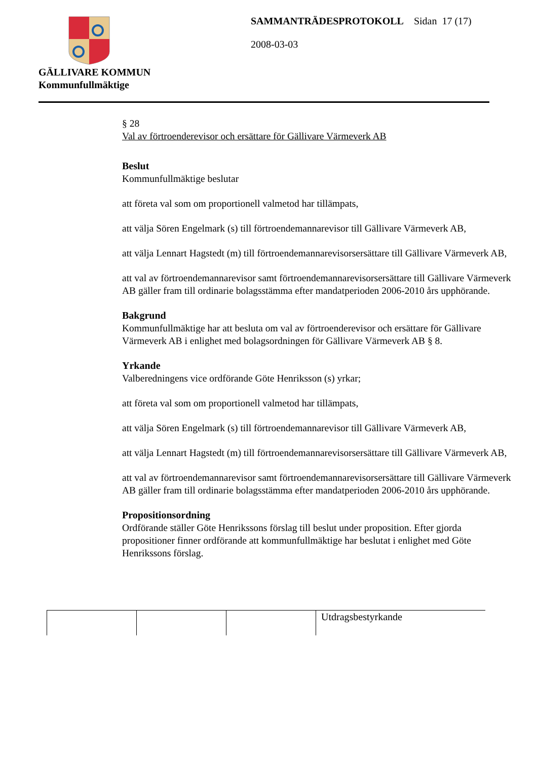GÄLLIVARE KOMMUN
Kommunfullmäktige
SAMMANTRÄDESPROTOKOLL Sidan 17 (17)
2008-03-03
§ 28
Val av förtroenderevisor och ersättare för Gällivare Värmeverk AB
Beslut
Kommunfullmäktige beslutar
att företa val som om proportionell valmetod har tillämpats,
att välja Sören Engelmark (s) till förtroendemannarevisor till Gällivare Värmeverk AB,
att välja Lennart Hagstedt (m) till förtroendemannarevisorsersättare till Gällivare Värmeverk AB,
att val av förtroendemannarevisor samt förtroendemannarevisorsersättare till Gällivare Värmeverk AB gäller fram till ordinarie bolagsstämma efter mandatperioden 2006-2010 års upphörande.
Bakgrund
Kommunfullmäktige har att besluta om val av förtroenderevisor och ersättare för Gällivare Värmeverk AB i enlighet med bolagsordningen för Gällivare Värmeverk AB § 8.
Yrkande
Valberedningens vice ordförande Göte Henriksson (s) yrkar;
att företa val som om proportionell valmetod har tillämpats,
att välja Sören Engelmark (s) till förtroendemannarevisor till Gällivare Värmeverk AB,
att välja Lennart Hagstedt (m) till förtroendemannarevisorsersättare till Gällivare Värmeverk AB,
att val av förtroendemannarevisor samt förtroendemannarevisorsersättare till Gällivare Värmeverk AB gäller fram till ordinarie bolagsstämma efter mandatperioden 2006-2010 års upphörande.
Propositionsordning
Ordförande ställer Göte Henrikssons förslag till beslut under proposition. Efter gjorda propositioner finner ordförande att kommunfullmäktige har beslutat i enlighet med Göte Henrikssons förslag.
| | | | Utdragsbestyrkande |